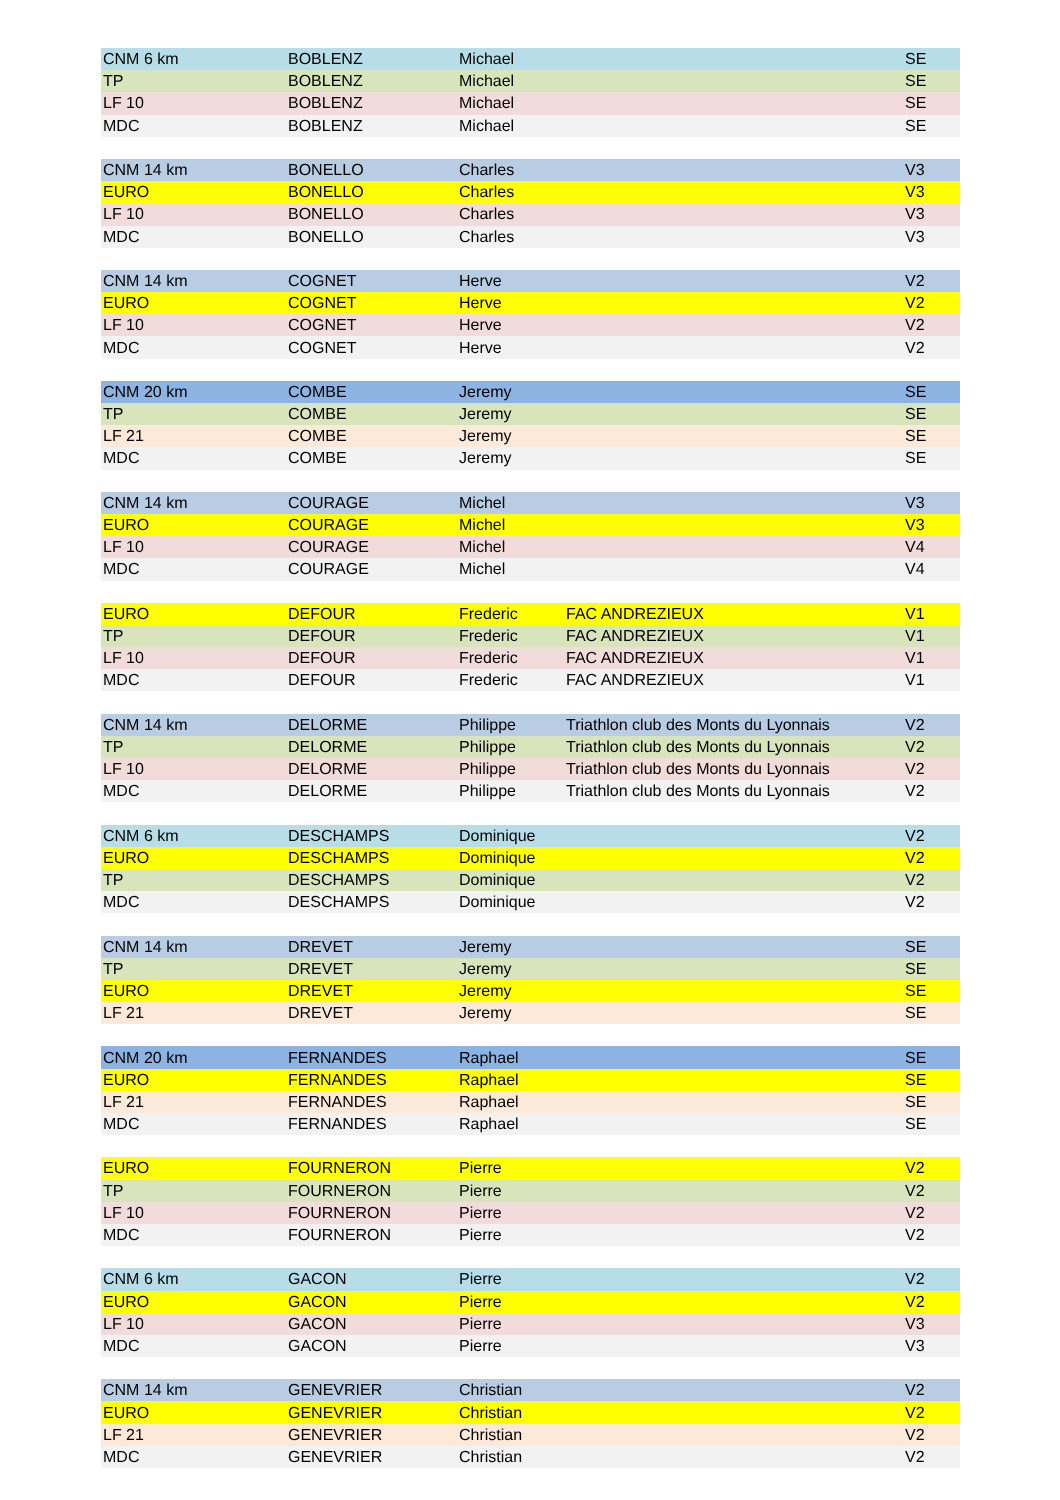| CNM 6 km | BOBLENZ | Michael | | SE |
| TP | BOBLENZ | Michael | | SE |
| LF 10 | BOBLENZ | Michael | | SE |
| MDC | BOBLENZ | Michael | | SE |
| CNM 14 km | BONELLO | Charles | | V3 |
| EURO | BONELLO | Charles | | V3 |
| LF 10 | BONELLO | Charles | | V3 |
| MDC | BONELLO | Charles | | V3 |
| CNM 14 km | COGNET | Herve | | V2 |
| EURO | COGNET | Herve | | V2 |
| LF 10 | COGNET | Herve | | V2 |
| MDC | COGNET | Herve | | V2 |
| CNM 20 km | COMBE | Jeremy | | SE |
| TP | COMBE | Jeremy | | SE |
| LF 21 | COMBE | Jeremy | | SE |
| MDC | COMBE | Jeremy | | SE |
| CNM 14 km | COURAGE | Michel | | V3 |
| EURO | COURAGE | Michel | | V3 |
| LF 10 | COURAGE | Michel | | V4 |
| MDC | COURAGE | Michel | | V4 |
| EURO | DEFOUR | Frederic | FAC ANDREZIEUX | V1 |
| TP | DEFOUR | Frederic | FAC ANDREZIEUX | V1 |
| LF 10 | DEFOUR | Frederic | FAC ANDREZIEUX | V1 |
| MDC | DEFOUR | Frederic | FAC ANDREZIEUX | V1 |
| CNM 14 km | DELORME | Philippe | Triathlon club des Monts du Lyonnais | V2 |
| TP | DELORME | Philippe | Triathlon club des Monts du Lyonnais | V2 |
| LF 10 | DELORME | Philippe | Triathlon club des Monts du Lyonnais | V2 |
| MDC | DELORME | Philippe | Triathlon club des Monts du Lyonnais | V2 |
| CNM 6 km | DESCHAMPS | Dominique | | V2 |
| EURO | DESCHAMPS | Dominique | | V2 |
| TP | DESCHAMPS | Dominique | | V2 |
| MDC | DESCHAMPS | Dominique | | V2 |
| CNM 14 km | DREVET | Jeremy | | SE |
| TP | DREVET | Jeremy | | SE |
| EURO | DREVET | Jeremy | | SE |
| LF 21 | DREVET | Jeremy | | SE |
| CNM 20 km | FERNANDES | Raphael | | SE |
| EURO | FERNANDES | Raphael | | SE |
| LF 21 | FERNANDES | Raphael | | SE |
| MDC | FERNANDES | Raphael | | SE |
| EURO | FOURNERON | Pierre | | V2 |
| TP | FOURNERON | Pierre | | V2 |
| LF 10 | FOURNERON | Pierre | | V2 |
| MDC | FOURNERON | Pierre | | V2 |
| CNM 6 km | GACON | Pierre | | V2 |
| EURO | GACON | Pierre | | V2 |
| LF 10 | GACON | Pierre | | V3 |
| MDC | GACON | Pierre | | V3 |
| CNM 14 km | GENEVRIER | Christian | | V2 |
| EURO | GENEVRIER | Christian | | V2 |
| LF 21 | GENEVRIER | Christian | | V2 |
| MDC | GENEVRIER | Christian | | V2 |